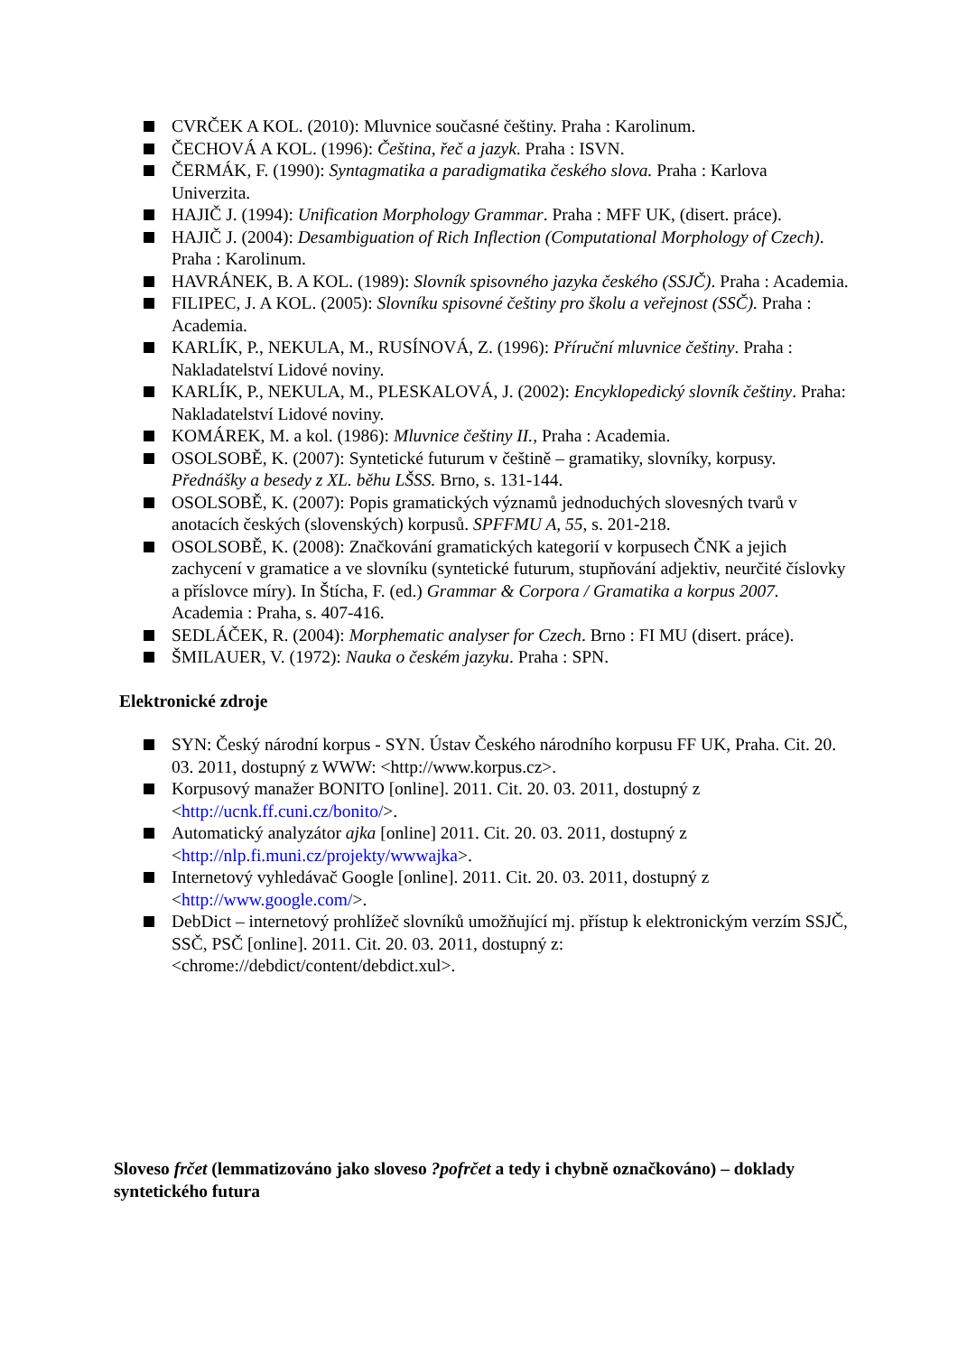CVRČEK A KOL. (2010): Mluvnice současné češtiny. Praha : Karolinum.
ČECHOVÁ A KOL. (1996): Čeština, řeč a jazyk. Praha : ISVN.
ČERMÁK, F. (1990): Syntagmatika a paradigmatika českého slova. Praha : Karlova Univerzita.
HAJIČ J. (1994): Unification Morphology Grammar. Praha : MFF UK, (disert. práce).
HAJIČ J. (2004): Desambiguation of Rich Inflection (Computational Morphology of Czech). Praha : Karolinum.
HAVRÁNEK, B. A KOL. (1989): Slovník spisovného jazyka českého (SSJČ). Praha : Academia.
FILIPEC, J. A KOL. (2005): Slovníku spisovné češtiny pro školu a veřejnost (SSČ). Praha : Academia.
KARLÍK, P., NEKULA, M., RUSÍNOVÁ, Z. (1996): Příruční mluvnice češtiny. Praha : Nakladatelství Lidové noviny.
KARLÍK, P., NEKULA, M., PLESKALOVÁ, J. (2002): Encyklopedický slovník češtiny. Praha: Nakladatelství Lidové noviny.
KOMÁREK, M. a kol. (1986): Mluvnice češtiny II., Praha : Academia.
OSOLSOBĚ, K. (2007): Syntetické futurum v češtině – gramatiky, slovníky, korpusy. Přednášky a besedy z XL. běhu LŠSS. Brno, s. 131-144.
OSOLSOBĚ, K. (2007): Popis gramatických významů jednoduchých slovesných tvarů v anotacích českých (slovenských) korpusů. SPFFMU A, 55, s. 201-218.
OSOLSOBĚ, K. (2008): Značkování gramatických kategorií v korpusech ČNK a jejich zachycení v gramatice a ve slovníku (syntetické futurum, stupňování adjektiv, neurčité číslovky a příslovce míry). In Štícha, F. (ed.) Grammar & Corpora / Gramatika a korpus 2007. Academia : Praha, s. 407-416.
SEDLÁČEK, R. (2004): Morphematic analyser for Czech. Brno : FI MU (disert. práce).
ŠMILAUER, V. (1972): Nauka o českém jazyku. Praha : SPN.
Elektronické zdroje
SYN: Český národní korpus - SYN. Ústav Českého národního korpusu FF UK, Praha. Cit. 20. 03. 2011, dostupný z WWW: <http://www.korpus.cz>.
Korpusový manažer BONITO [online]. 2011. Cit. 20. 03. 2011, dostupný z <http://ucnk.ff.cuni.cz/bonito/>.
Automatický analyzátor ajka [online] 2011. Cit. 20. 03. 2011, dostupný z <http://nlp.fi.muni.cz/projekty/wwwajka>.
Internetový vyhledávač Google [online]. 2011. Cit. 20. 03. 2011, dostupný z <http://www.google.com/>.
DebDict – internetový prohlížeč slovníků umožňující mj. přístup k elektronickým verzím SSJČ, SSČ, PSČ [online]. 2011. Cit. 20. 03. 2011, dostupný z: <chrome://debdict/content/debdict.xul>.
Sloveso frčet (lemmatizováno jako sloveso ?pofrčet a tedy i chybně označkováno) – doklady syntetického futura